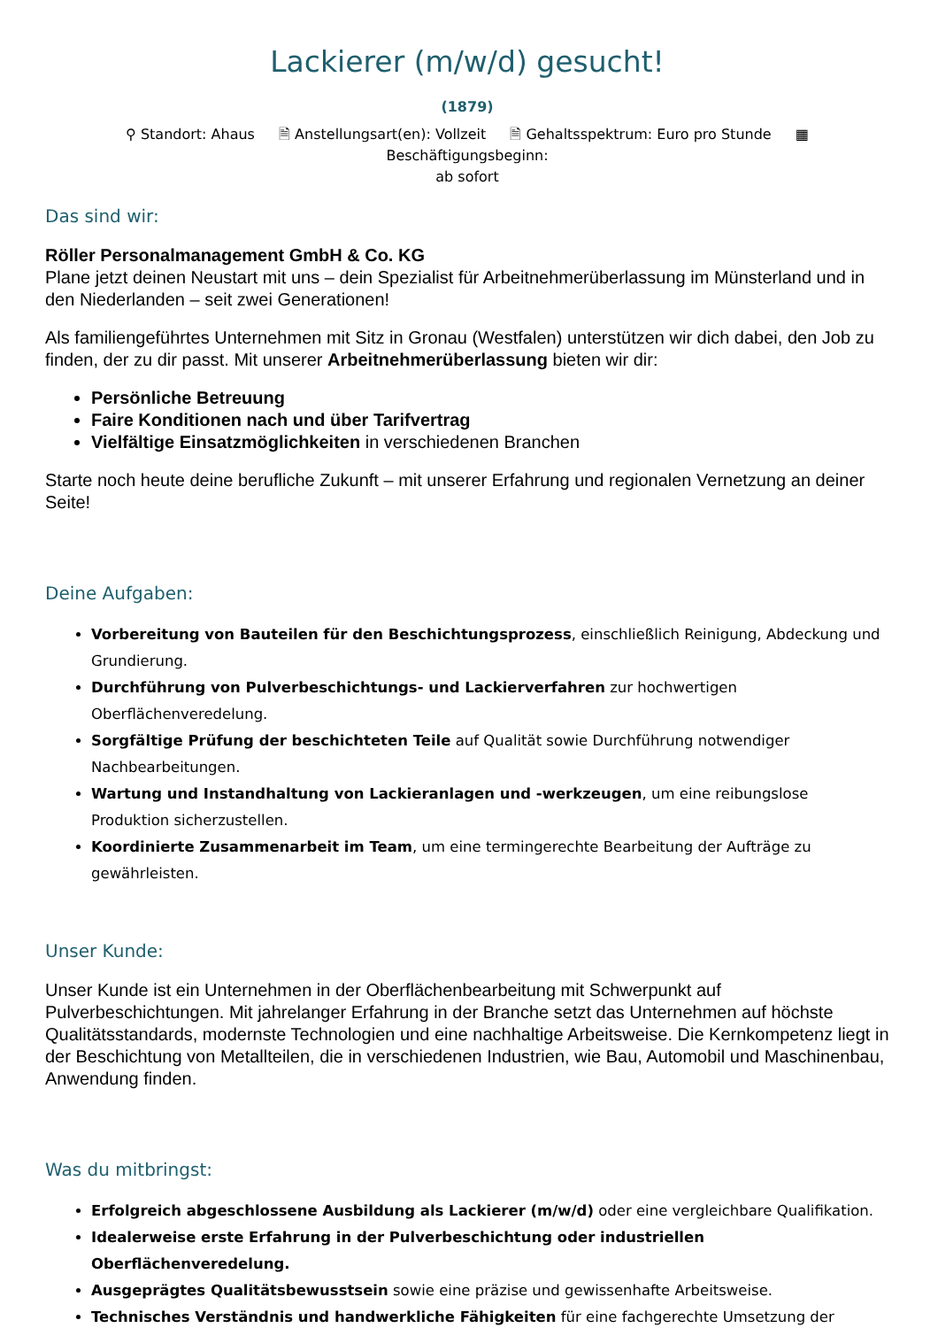Lackierer (m/w/d) gesucht!
(1879)
⚲ Standort: Ahaus 🗎 Anstellungsart(en): Vollzeit 🗎 Gehaltsspektrum: Euro pro Stunde ▦ Beschäftigungsbeginn:
ab sofort
Das sind wir:
Röller Personalmanagement GmbH & Co. KG
Plane jetzt deinen Neustart mit uns – dein Spezialist für Arbeitnehmerüberlassung im Münsterland und in den Niederlanden – seit zwei Generationen!
Als familiengeführtes Unternehmen mit Sitz in Gronau (Westfalen) unterstützen wir dich dabei, den Job zu finden, der zu dir passt. Mit unserer Arbeitnehmerüberlassung bieten wir dir:
Persönliche Betreuung
Faire Konditionen nach und über Tarifvertrag
Vielfältige Einsatzmöglichkeiten in verschiedenen Branchen
Starte noch heute deine berufliche Zukunft – mit unserer Erfahrung und regionalen Vernetzung an deiner Seite!
Deine Aufgaben:
Vorbereitung von Bauteilen für den Beschichtungsprozess, einschließlich Reinigung, Abdeckung und Grundierung.
Durchführung von Pulverbeschichtungs- und Lackierverfahren zur hochwertigen Oberflächenveredelung.
Sorgfältige Prüfung der beschichteten Teile auf Qualität sowie Durchführung notwendiger Nachbearbeitungen.
Wartung und Instandhaltung von Lackieranlagen und -werkzeugen, um eine reibungslose Produktion sicherzustellen.
Koordinierte Zusammenarbeit im Team, um eine termingerechte Bearbeitung der Aufträge zu gewährleisten.
Unser Kunde:
Unser Kunde ist ein Unternehmen in der Oberflächenbearbeitung mit Schwerpunkt auf Pulverbeschichtungen. Mit jahrelanger Erfahrung in der Branche setzt das Unternehmen auf höchste Qualitätsstandards, modernste Technologien und eine nachhaltige Arbeitsweise. Die Kernkompetenz liegt in der Beschichtung von Metallteilen, die in verschiedenen Industrien, wie Bau, Automobil und Maschinenbau, Anwendung finden.
Was du mitbringst:
Erfolgreich abgeschlossene Ausbildung als Lackierer (m/w/d) oder eine vergleichbare Qualifikation.
Idealerweise erste Erfahrung in der Pulverbeschichtung oder industriellen Oberflächenveredelung.
Ausgeprägtes Qualitätsbewusstsein sowie eine präzise und gewissenhafte Arbeitsweise.
Technisches Verständnis und handwerkliche Fähigkeiten für eine fachgerechte Umsetzung der